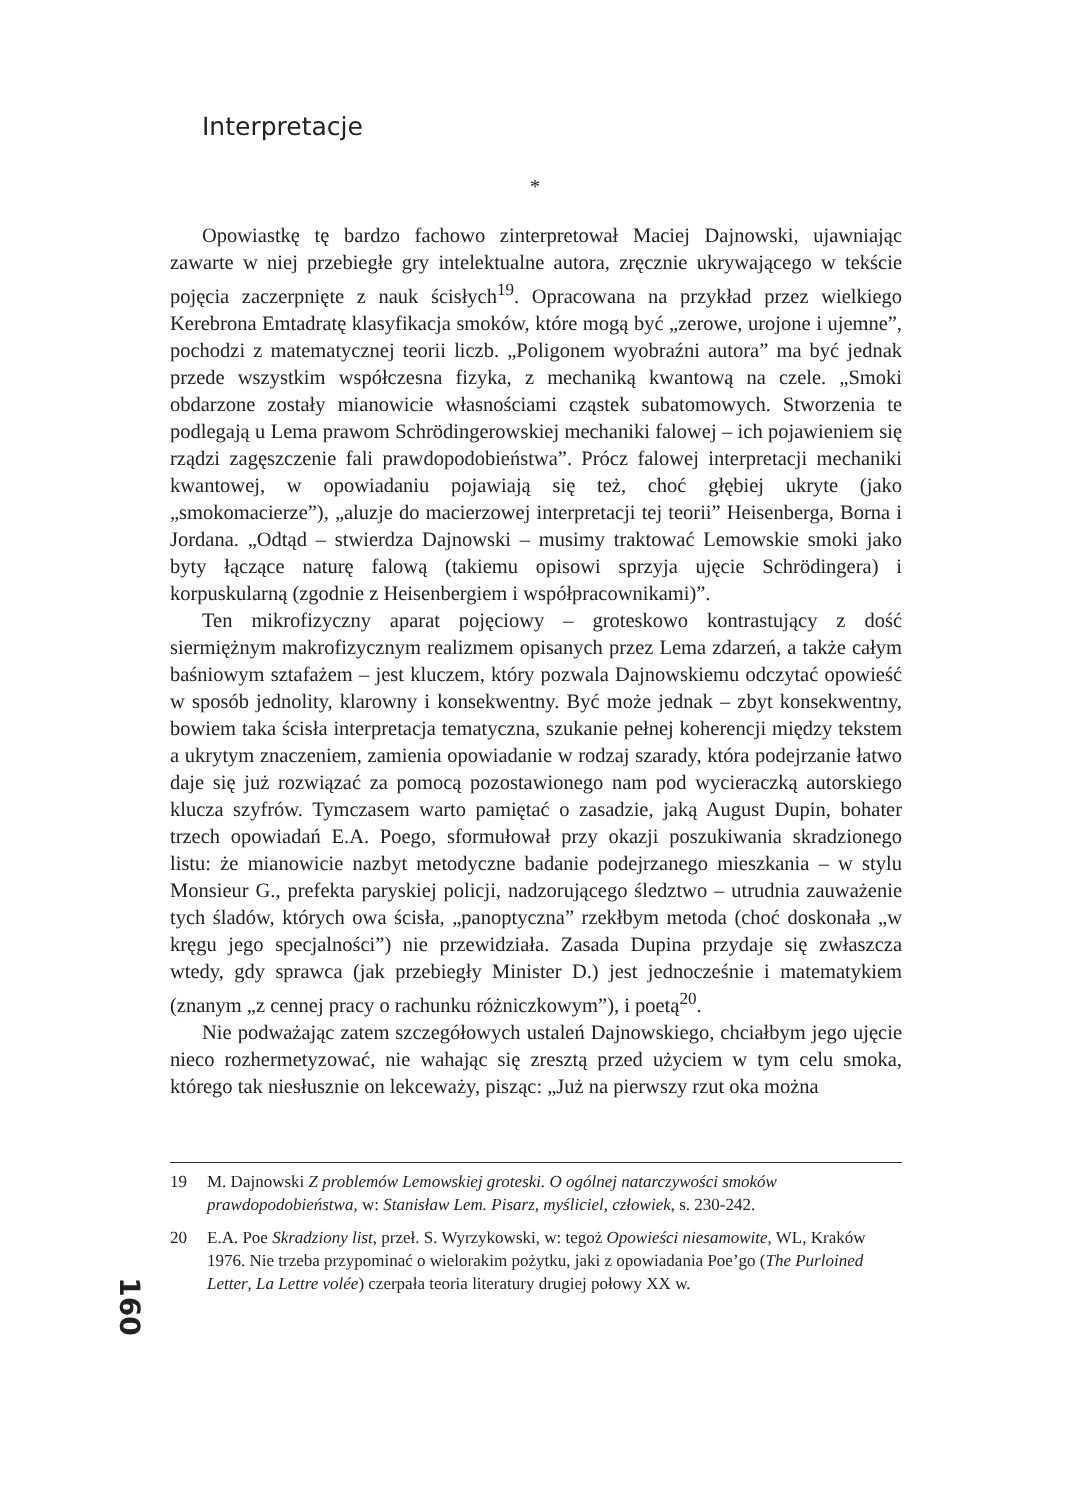Interpretacje
*
Opowiastkę tę bardzo fachowo zinterpretował Maciej Dajnowski, ujawniając zawarte w niej przebiegłe gry intelektualne autora, zręcznie ukrywającego w tekście pojęcia zaczerpnięte z nauk ścisłych<sup>19</sup>. Opracowana na przykład przez wielkiego Kerebrona Emtadratę klasyfikacja smoków, które mogą być „zerowe, urojone i ujemne”, pochodzi z matematycznej teorii liczb. „Poligonem wyobraźni autora” ma być jednak przede wszystkim współczesna fizyka, z mechaniką kwantową na czele. „Smoki obdarzone zostały mianowicie własnościami cząstek subatomowych. Stworzenia te podlegają u Lema prawom Schrödingerowskiej mechaniki falowej – ich pojawieniem się rządzi zagęszczenie fali prawdopodobieństwa”. Prócz falowej interpretacji mechaniki kwantowej, w opowiadaniu pojawiają się też, choć głębiej ukryte (jako „smokomacierze”), „aluzje do macierzowej interpretacji tej teorii” Heisenberga, Borna i Jordana. „Odtąd – stwierdza Dajnowski – musimy traktować Lemowskie smoki jako byty łączące naturę falową (takiemu opisowi sprzyja ujęcie Schrödingera) i korpuskularną (zgodnie z Heisenbergiem i współpracownikami)”.
Ten mikrofizyczny aparat pojęciowy – groteskowo kontrastujący z dość siermiężnym makrofizycznym realizmem opisanych przez Lema zdarzeń, a także całym baśniowym sztafażem – jest kluczem, który pozwala Dajnowskiemu odczytać opowieść w sposób jednolity, klarowny i konsekwentny. Być może jednak – zbyt konsekwentny, bowiem taka ścisła interpretacja tematyczna, szukanie pełnej koherencji między tekstem a ukrytym znaczeniem, zamienia opowiadanie w rodzaj szarady, która podejrzanie łatwo daje się już rozwiązać za pomocą pozostawionego nam pod wycieraczką autorskiego klucza szyfrów. Tymczasem warto pamiętać o zasadzie, jaką August Dupin, bohater trzech opowiadań E.A. Poego, sformułował przy okazji poszukiwania skradzionego listu: że mianowicie nazbyt metodyczne badanie podejrzanego mieszkania – w stylu Monsieur G., prefekta paryskiej policji, nadzorującego śledztwo – utrudnia zauważenie tych śladów, których owa ścisła, „panoptyczna” rzekłbym metoda (choć doskonała „w kręgu jego specjalności”) nie przewidziała. Zasada Dupina przydaje się zwłaszcza wtedy, gdy sprawca (jak przebiegły Minister D.) jest jednocześnie i matematykiem (znanym „z cennej pracy o rachunku różniczkowym”), i poetą<sup>20</sup>.
Nie podważając zatem szczegółowych ustaleń Dajnowskiego, chciałbym jego ujęcie nieco rozhermetyzować, nie wahając się zresztą przed użyciem w tym celu smoka, którego tak niesłusznie on lekceważy, pisząc: „Już na pierwszy rzut oka można
19 M. Dajnowski Z problemów Lemowskiej groteski. O ogólnej natarczywości smoków prawdopodobieństwa, w: Stanisław Lem. Pisarz, myśliciel, człowiek, s. 230-242.
20 E.A. Poe Skradziony list, przeł. S. Wyrzykowski, w: tegoż Opowieści niesamowite, WL, Kraków 1976. Nie trzeba przypominać o wielorakim pożytku, jaki z opowiadania Poe’go (The Purloined Letter, La Lettre volée) czerpała teoria literatury drugiej połowy XX w.
160